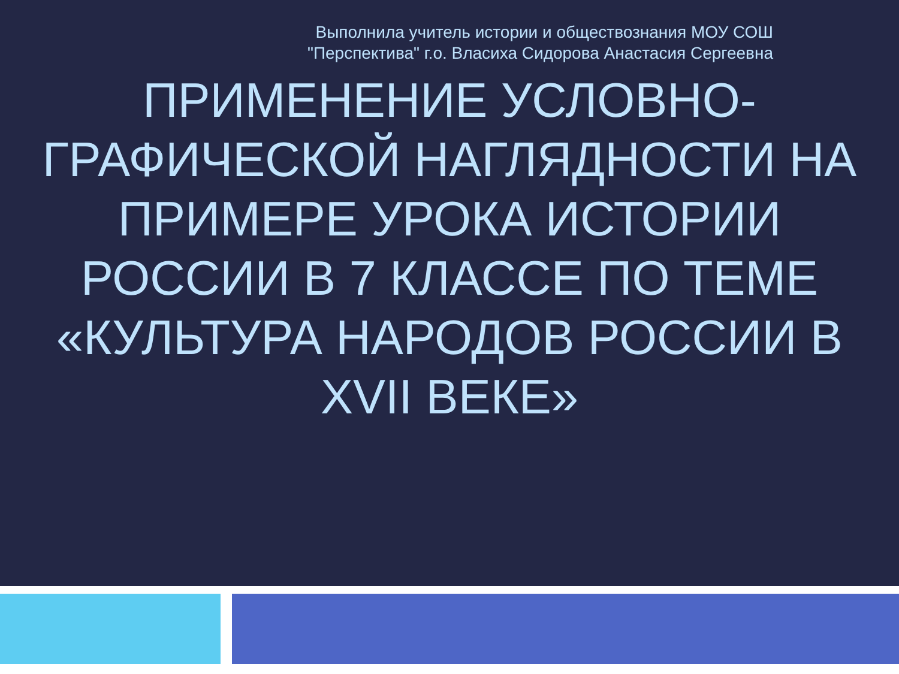Выполнила учитель истории и обществознания МОУ СОШ
"Перспектива" г.о. Власиха Сидорова Анастасия Сергеевна
ПРИМЕНЕНИЕ УСЛОВНО-ГРАФИЧЕСКОЙ НАГЛЯДНОСТИ НА ПРИМЕРЕ УРОКА ИСТОРИИ РОССИИ В 7 КЛАССЕ ПО ТЕМЕ «КУЛЬТУРА НАРОДОВ РОССИИ В XVII ВЕКЕ»